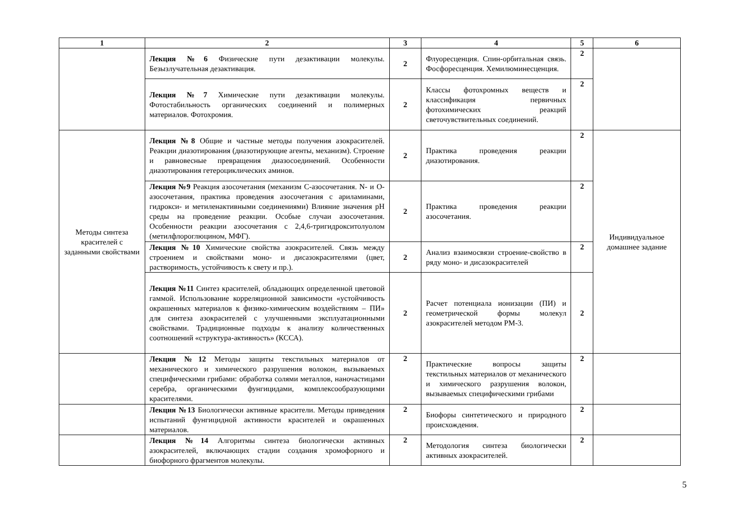| 1 | 2 | 3 | 4 | 5 | 6 |
| --- | --- | --- | --- | --- | --- |
| | Лекция №6 Физические пути дезактивации молекулы. Безызлучательная дезактивация. | 2 | Флуоресценция. Спин-орбитальная связь. Фосфоресценция. Хемилюминесценция. | 2 | |
| | Лекция №7 Химические пути дезактивации молекулы. Фотостабильность органических соединений и полимерных материалов. Фотохромия. | 2 | Классы фотохромных веществ и классификация первичных фотохимических реакций светочувствительных соединений. | 2 | |
| Методы синтеза красителей с заданными свойствами | Лекция №8 Общие и частные методы получения азокрасителей. Реакции диазотирования (диазотирующие агенты, механизм). Строение и равновесные превращения диазосоединений. Особенности диазотирования гетероциклических аминов. | 2 | Практика проведения реакции диазотирования. | 2 | Индивидуальное домашнее задание |
| | Лекция №9 Реакция азосочетания (механизм С-азосочетания. N- и О-азосочетания, практика проведения азосочетания с ариламинами, гидрокси- и метиленактивными соединениями) Влияние значения рН среды на проведение реакции. Особые случаи азосочетания. Особенности реакции азосочетания с 2,4,6-тригидрокситолуолом (метилфлороглюцином, МФГ). | 2 | Практика проведения реакции азосочетания. | 2 | |
| | Лекция №10 Химические свойства азокрасителей. Связь между строением и свойствами моно- и дисазокрасителями (цвет, растворимость, устойчивость к свету и пр.). | 2 | Анализ взаимосвязи строение-свойство в ряду моно- и дисазокрасителей | 2 | |
| | Лекция №11 Синтез красителей, обладающих определенной цветовой гаммой. Использование корреляционной зависимости «устойчивость окрашенных материалов к физико-химическим воздействиям – ПИ» для синтеза азокрасителей с улучшенными эксплуатационными свойствами. Традиционные подходы к анализу количественных соотношений «структура-активность» (КССА). | 2 | Расчет потенциала ионизации (ПИ) и геометрической формы молекул азокрасителей методом РМ-3. | 2 | |
| | Лекция №12 Методы защиты текстильных материалов от механического и химического разрушения волокон, вызываемых специфическими грибами: обработка солями металлов, наночастицами серебра, органическими фунгицидами, комплексообразующими красителями. | 2 | Практические вопросы защиты текстильных материалов от механического и химического разрушения волокон, вызываемых специфическими грибами | 2 | |
| | Лекция №13 Биологически активные красители. Методы приведения испытаний фунгицидной активности красителей и окрашенных материалов. | 2 | Биофоры синтетического и природного происхождения. | 2 | |
| | Лекция №14 Алгоритмы синтеза биологически активных азокрасителей, включающих стадии создания хромофорного и биофорного фрагментов молекулы. | 2 | Методология синтеза биологически активных азокрасителей. | 2 | |
5